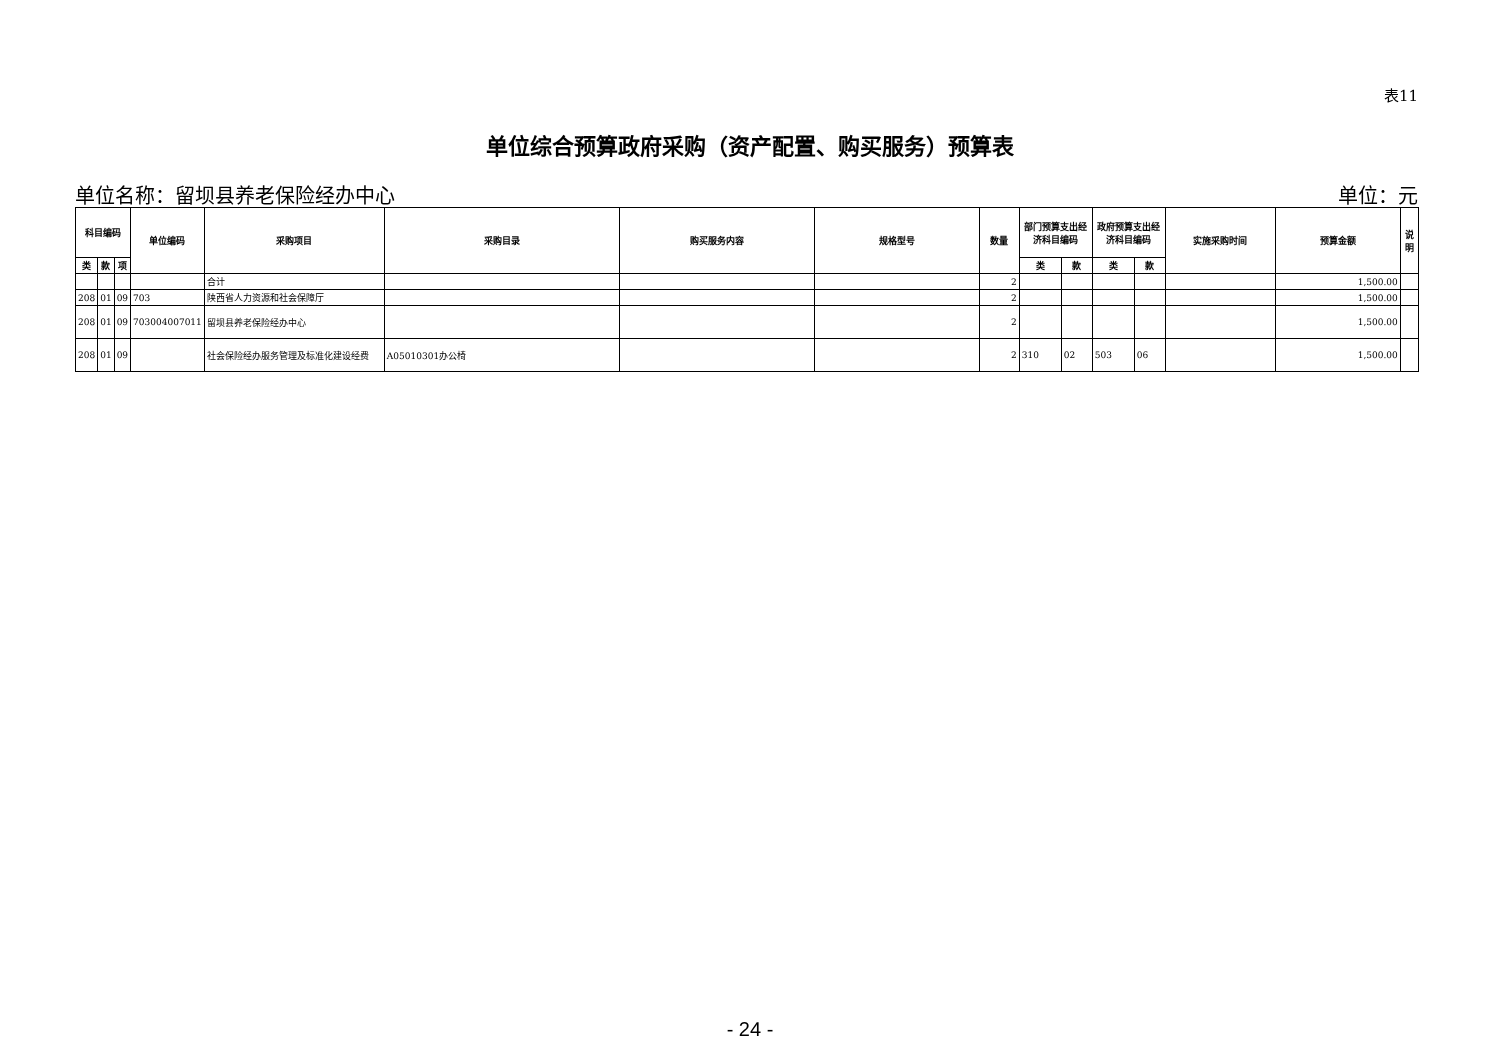表11
单位综合预算政府采购（资产配置、购买服务）预算表
单位名称：留坝县养老保险经办中心 单位：元
| 科目编码 | | | 单位编码 | 采购项目 | 采购目录 | 购买服务内容 | 规格型号 | 数量 | 部门预算支出经济科目编码 | | 政府预算支出经济科目编码 | | 实施采购时间 | 预算金额 | 说明 |
| --- | --- | --- | --- | --- | --- | --- | --- | --- | --- | --- | --- | --- | --- | --- | --- |
| 类 | 款 | 项 | | | | | | | 类 | 款 | 类 | 款 | | | |
| | | | | 合计 | | | | 2 | | | | | | 1,500.00 | |
| 208 | 01 | 09 | 703 | 陕西省人力资源和社会保障厅 | | | | 2 | | | | | | 1,500.00 | |
| 208 | 01 | 09 | 703004007011 | 留坝县养老保险经办中心 | | | | 2 | | | | | | 1,500.00 | |
| 208 | 01 | 09 | | 社会保险经办服务管理及标准化建设经费 | A05010301办公椅 | | | 2 | 310 | 02 | 503 | 06 | | 1,500.00 | |
- 24 -